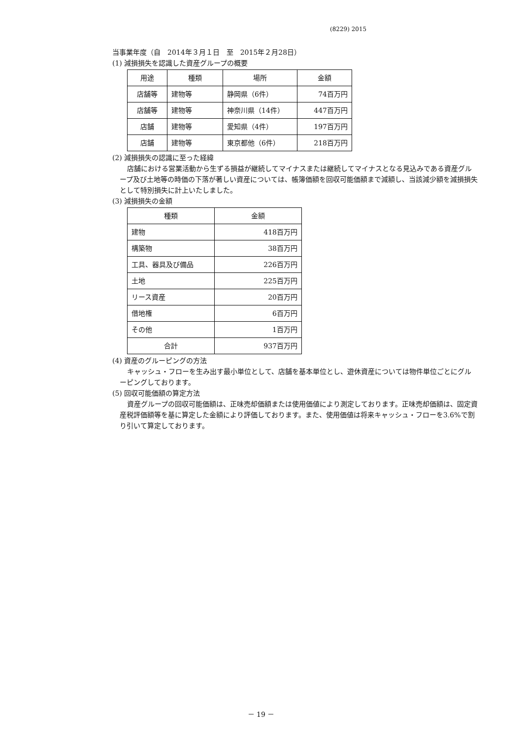(8229) 2015
当事業年度（自　2014年３月１日　至　2015年２月28日）
(1) 減損損失を認識した資産グループの概要
| 用途 | 種類 | 場所 | 金額 |
| --- | --- | --- | --- |
| 店舗等 | 建物等 | 静岡県（6件） | 74百万円 |
| 店舗等 | 建物等 | 神奈川県（14件） | 447百万円 |
| 店舗 | 建物等 | 愛知県（4件） | 197百万円 |
| 店舗 | 建物等 | 東京都他（6件） | 218百万円 |
(2) 減損損失の認識に至った経緯
店舗における営業活動から生ずる損益が継続してマイナスまたは継続してマイナスとなる見込みである資産グループ及び土地等の時価の下落が著しい資産については、帳簿価額を回収可能価額まで減額し、当該減少額を減損損失として特別損失に計上いたしました。
(3) 減損損失の金額
| 種類 | 金額 |
| --- | --- |
| 建物 | 418百万円 |
| 構築物 | 38百万円 |
| 工具、器具及び備品 | 226百万円 |
| 土地 | 225百万円 |
| リース資産 | 20百万円 |
| 借地権 | 6百万円 |
| その他 | 1百万円 |
| 合計 | 937百万円 |
(4) 資産のグルーピングの方法
キャッシュ・フローを生み出す最小単位として、店舗を基本単位とし、遊休資産については物件単位ごとにグルーピングしております。
(5) 回収可能価額の算定方法
資産グループの回収可能価額は、正味売却価額または使用価値により測定しております。正味売却価額は、固定資産税評価額等を基に算定した金額により評価しております。また、使用価値は将来キャッシュ・フローを3.6%で割り引いて算定しております。
－ 19 －